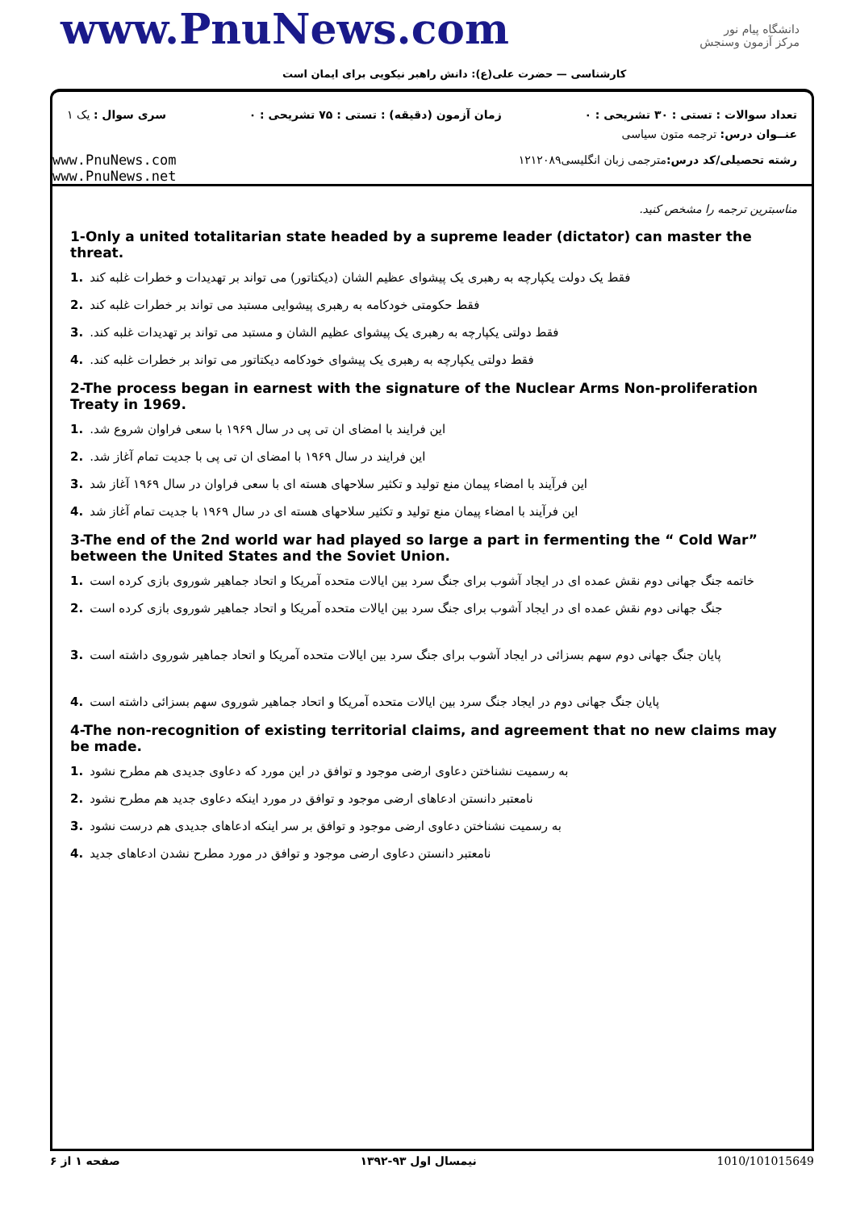www.PnuNews.com
کارشناسی — حضرت علی(ع): دانش راهبر نیکویی برای ایمان است
دانشگاه پیام نور
مرکز آزمون وسنجش
تعداد سوالات : تستی : ۳۰ تشریحی : ۰ زمان آزمون (دقیقه) : تستی : ۷۵ تشریحی : ۰ سری سوال : یک ۱
www.PnuNews.com
www.PnuNews.net
عنــوان درس: ترجمه متون سیاسی
رشته تحصیلی/کد درس: مترجمی زبان انگلیسی۱۲۱۲۰۸۹
مناسبترین ترجمه را مشخص کنید.
1-Only a united totalitarian state headed by a supreme leader (dictator) can master the threat.
فقط یک دولت یکپارچه به رهبری یک پیشوای عظیم الشان (دیکتاتور) می تواند بر تهدیدات و خطرات غلبه کند.1
فقط حکومتی خودکامه به رهبری پیشوایی مستبد می تواند بر خطرات غلبه کند.2
فقط دولتی یکپارچه به رهبری یک پیشوای عظیم الشان و مستبد می تواند بر تهدیدات غلبه کند..3
فقط دولتی یکپارچه به رهبری یک پیشوای خودکامه دیکتاتور می تواند بر خطرات غلبه کند..4
2-The process began in earnest with the signature of the Nuclear Arms Non-proliferation Treaty in 1969.
این فرایند با امضای ان تی پی در سال ۱۹۶۹ با سعی فراوان شروع شد..1
این فرایند در سال ۱۹۶۹ با امضای ان تی پی با جدیت تمام آغاز شد..2
این فرآیند با امضاء پیمان منع تولید و تکثیر سلاحهای هسته ای با سعی فراوان در سال ۱۹۶۹ آغاز شد.3
این فرآیند با امضاء پیمان منع تولید و تکثیر سلاحهای هسته ای در سال ۱۹۶۹ با جدیت تمام آغاز شد.4
3-The end of the 2nd world war had played so large a part in fermenting the “ Cold War” between the United States and the Soviet Union.
خاتمه جنگ جهانی دوم نقش عمده ای در ایجاد آشوب برای جنگ سرد بین ایالات متحده آمریکا و اتحاد جماهیر شوروی بازی کرده است.1
جنگ جهانی دوم نقش عمده ای در ایجاد آشوب برای جنگ سرد بین ایالات متحده آمریکا و اتحاد جماهیر شوروی بازی کرده است.2
پایان جنگ جهانی دوم سهم بسزائی در ایجاد آشوب برای جنگ سرد بین ایالات متحده آمریکا و اتحاد جماهیر شوروی داشته است.3
پایان جنگ جهانی دوم در ایجاد جنگ سرد بین ایالات متحده آمریکا و اتحاد جماهیر شوروی سهم بسزائی داشته است.4
4-The non-recognition of existing territorial claims, and agreement that no new claims may be made.
به رسمیت نشناختن دعاوی ارضی موجود و توافق در این مورد که دعاوی جدیدی هم مطرح نشود.1
نامعتبر دانستن ادعاهای ارضی موجود و توافق در مورد اینکه دعاوی جدید هم مطرح نشود.2
به رسمیت نشناختن دعاوی ارضی موجود و توافق بر سر اینکه ادعاهای جدیدی هم درست نشود.3
نامعتبر دانستن دعاوی ارضی موجود و توافق در مورد مطرح نشدن ادعاهای جدید.4
صفحه ۱ از ۶ نیمسال اول ۹۳-۱۳۹۲ 1010/101015649